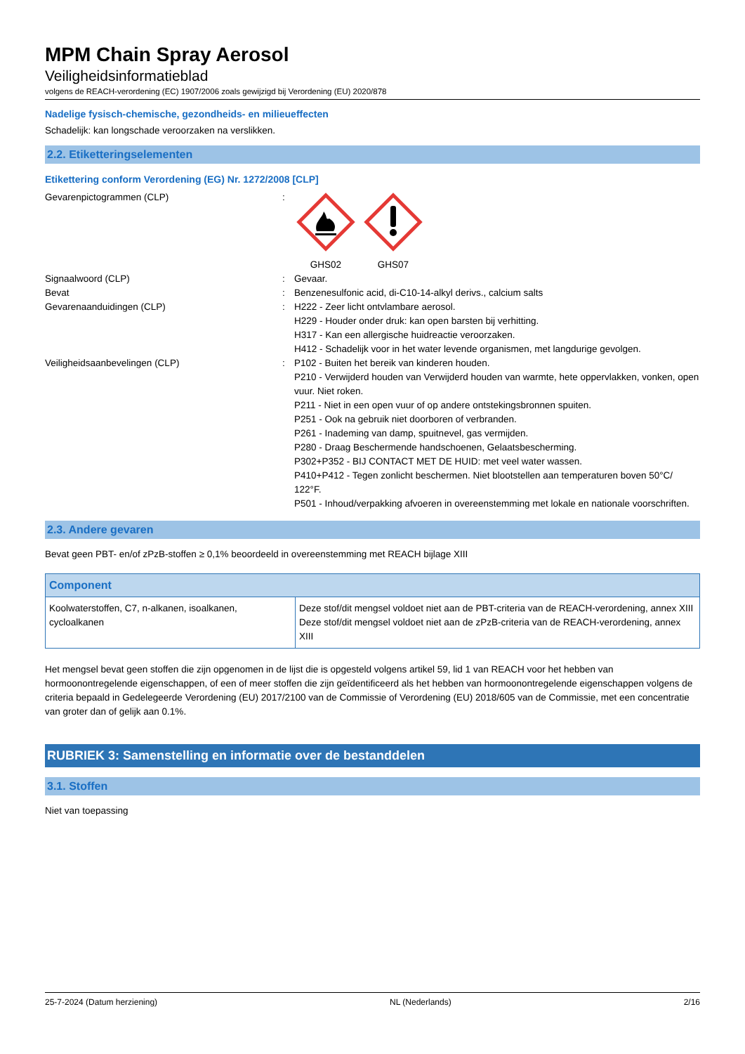MPM Chain Spray Aerosol
Veiligheidsinformatieblad
volgens de REACH-verordening (EC) 1907/2006 zoals gewijzigd bij Verordening (EU) 2020/878
Nadelige fysisch-chemische, gezondheids- en milieueffecten
Schadelijk: kan longschade veroorzaken na verslikken.
2.2. Etiketteringselementen
Etikettering conform Verordening (EG) Nr. 1272/2008 [CLP]
Gevarenpictogrammen (CLP) : GHS02 GHS07
Signaalwoord (CLP) : Gevaar.
Bevat : Benzenesulfonic acid, di-C10-14-alkyl derivs., calcium salts
Gevarenaanduidingen (CLP) : H222 - Zeer licht ontvlambare aerosol.
H229 - Houder onder druk: kan open barsten bij verhitting.
H317 - Kan een allergische huidreactie veroorzaken.
H412 - Schadelijk voor in het water levende organismen, met langdurige gevolgen.
Veiligheidsaanbevelingen (CLP) : P102 - Buiten het bereik van kinderen houden.
P210 - Verwijderd houden van Verwijderd houden van warmte, hete oppervlakken, vonken, open vuur. Niet roken.
P211 - Niet in een open vuur of op andere ontstekingsbronnen spuiten.
P251 - Ook na gebruik niet doorboren of verbranden.
P261 - Inademing van damp, spuitnevel, gas vermijden.
P280 - Draag Beschermende handschoenen, Gelaatsbescherming.
P302+P352 - BIJ CONTACT MET DE HUID: met veel water wassen.
P410+P412 - Tegen zonlicht beschermen. Niet blootstellen aan temperaturen boven 50°C/ 122°F.
P501 - Inhoud/verpakking afvoeren in overeenstemming met lokale en nationale voorschriften.
2.3. Andere gevaren
Bevat geen PBT- en/of zPzB-stoffen ≥ 0,1% beoordeeld in overeenstemming met REACH bijlage XIII
| Component | |
| --- | --- |
| Koolwaterstoffen, C7, n-alkanen, isoalkanen, cycloalkanen | Deze stof/dit mengsel voldoet niet aan de PBT-criteria van de REACH-verordening, annex XIII Deze stof/dit mengsel voldoet niet aan de zPzB-criteria van de REACH-verordening, annex XIII |
Het mengsel bevat geen stoffen die zijn opgenomen in de lijst die is opgesteld volgens artikel 59, lid 1 van REACH voor het hebben van hormoonontregelende eigenschappen, of een of meer stoffen die zijn geïdentificeerd als het hebben van hormoonontregelende eigenschappen volgens de criteria bepaald in Gedelegeerde Verordening (EU) 2017/2100 van de Commissie of Verordening (EU) 2018/605 van de Commissie, met een concentratie van groter dan of gelijk aan 0.1%.
RUBRIEK 3: Samenstelling en informatie over de bestanddelen
3.1. Stoffen
Niet van toepassing
25-7-2024 (Datum herziening) NL (Nederlands) 2/16